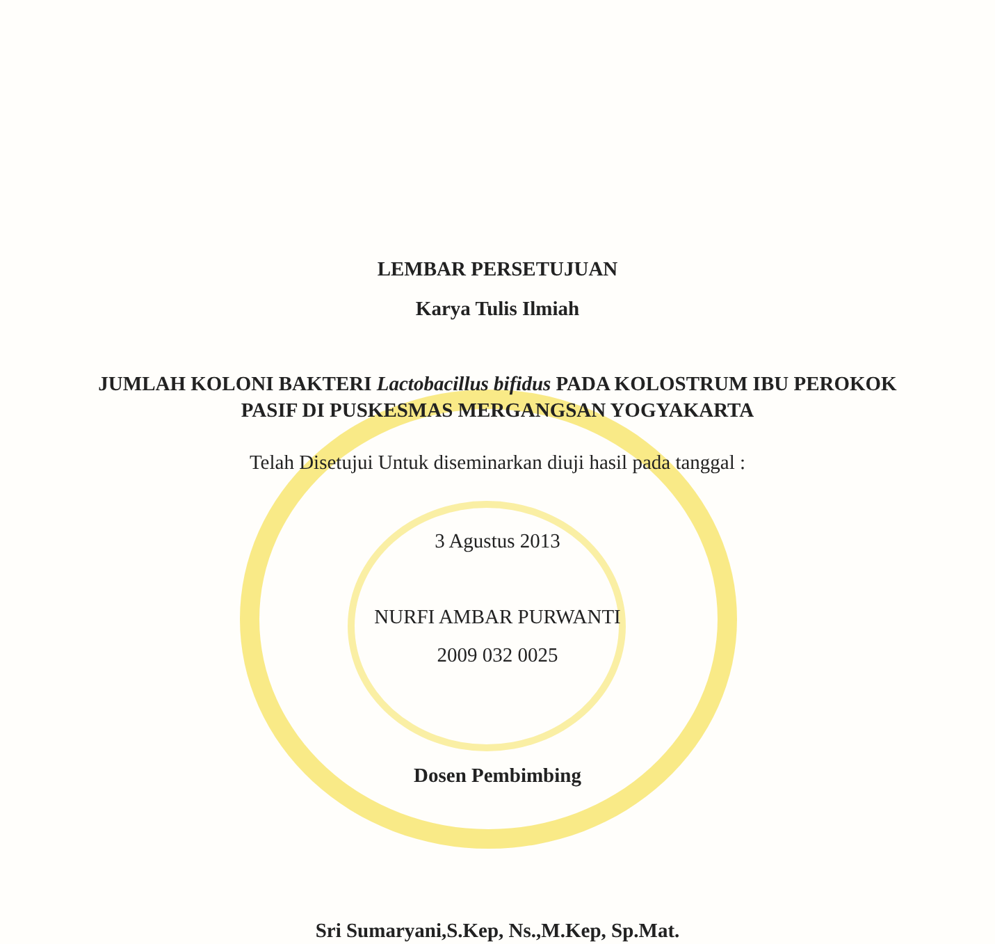LEMBAR PERSETUJUAN
Karya Tulis Ilmiah
JUMLAH KOLONI BAKTERI Lactobacillus bifidus PADA KOLOSTRUM IBU PEROKOK PASIF DI PUSKESMAS MERGANGSAN YOGYAKARTA
Telah Disetujui Untuk diseminarkan diuji hasil pada tanggal :
3 Agustus 2013
NURFI AMBAR PURWANTI
2009 032 0025
Dosen Pembimbing
Sri Sumaryani,S.Kep, Ns.,M.Kep, Sp.Mat.